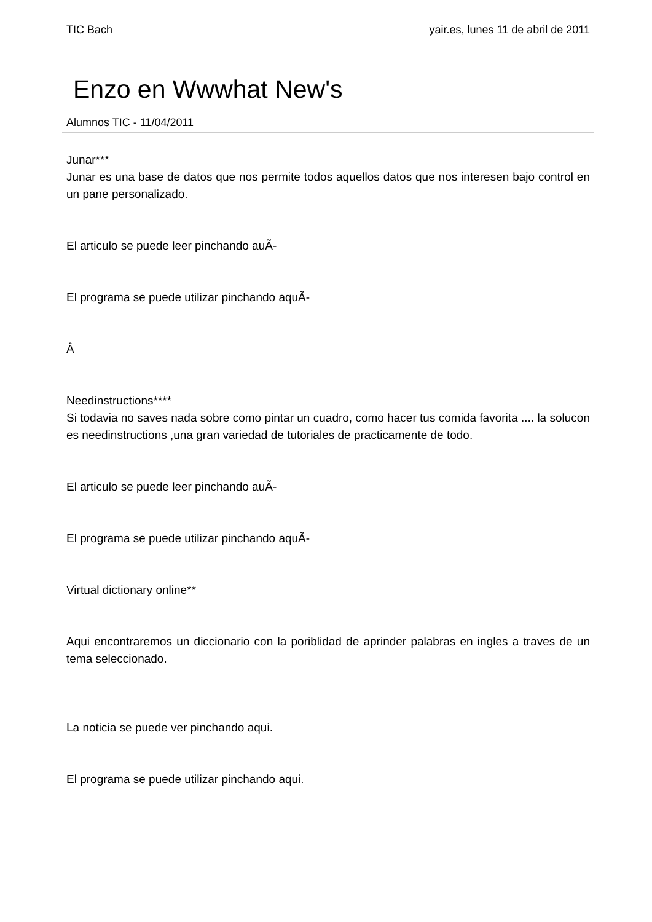TIC Bach yair.es, lunes 11 de abril de 2011
Enzo en Wwwhat New's
Alumnos TIC - 11/04/2011
Junar***
Junar es una base de datos que nos permite todos aquellos datos que nos interesen bajo control en un pane personalizado.
El articulo se puede leer pinchando auÃ-
El programa se puede utilizar pinchando aquÃ-
Â
Needinstructions****
Si todavia no saves nada sobre como pintar un cuadro, como hacer tus comida favorita .... la solucon es needinstructions ,una gran variedad de tutoriales de practicamente de todo.
El articulo se puede leer pinchando auÃ-
El programa se puede utilizar pinchando aquÃ-
Virtual dictionary online**
Aqui encontraremos un diccionario con la poriblidad de aprinder palabras en ingles a traves de un tema seleccionado.
La noticia se puede ver pinchando aqui.
El programa se puede utilizar pinchando aqui.